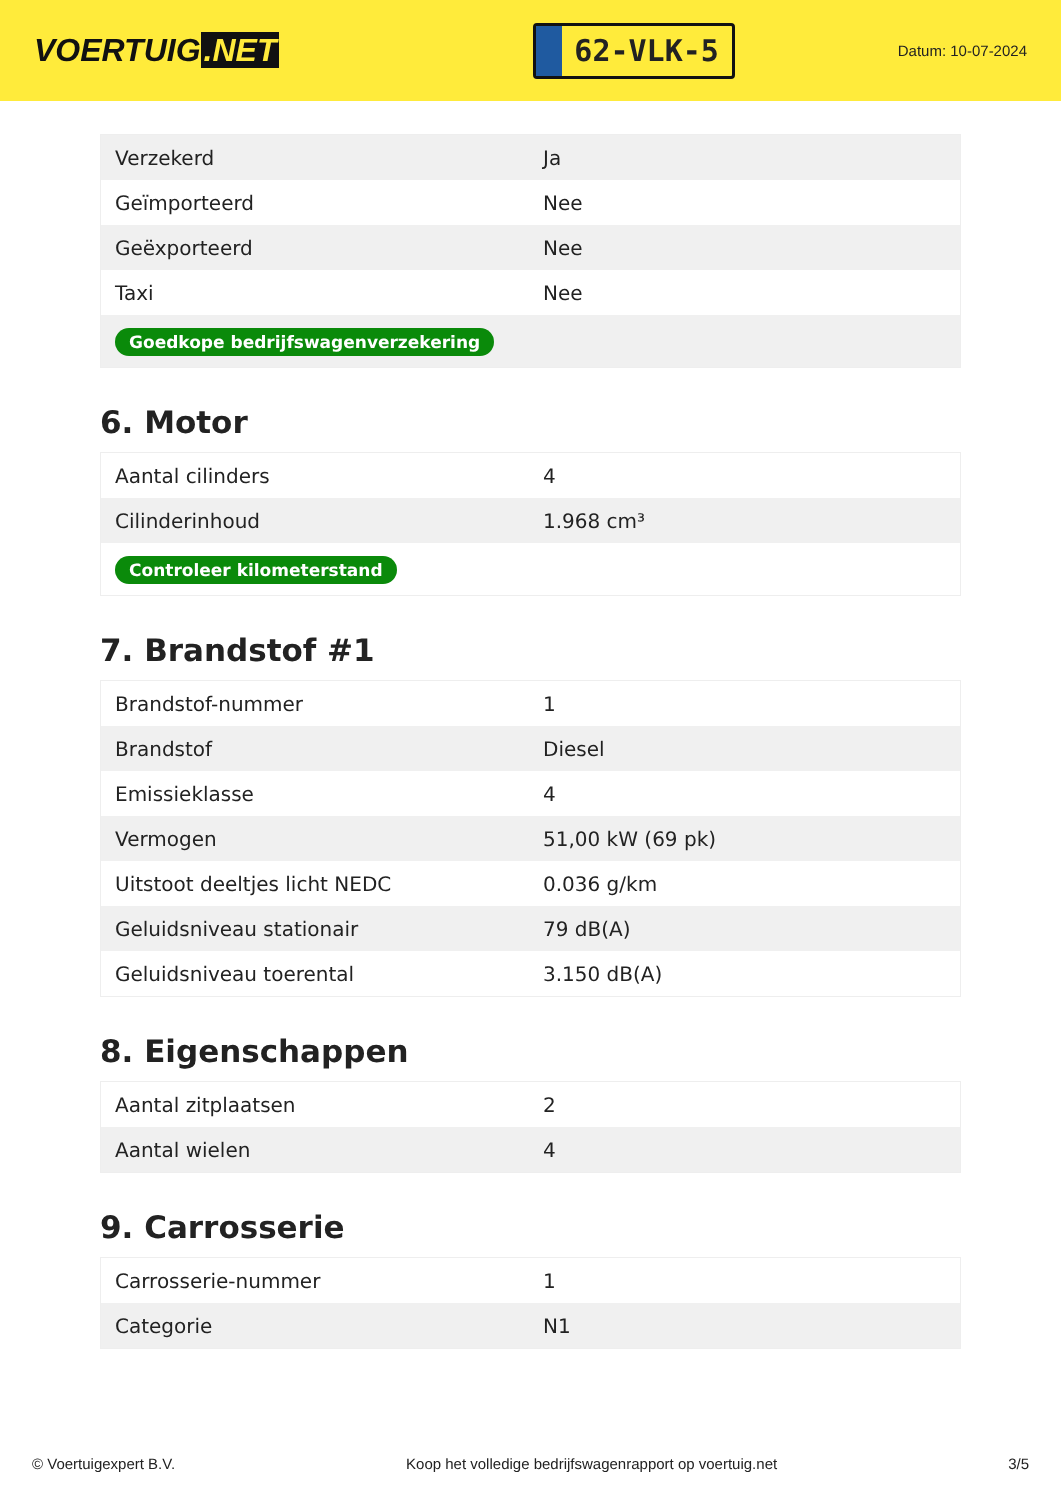VOERTUIG.NET
62-VLK-5
Datum: 10-07-2024
| Verzekerd | Ja |
| Geïmporteerd | Nee |
| Geëxporteerd | Nee |
| Taxi | Nee |
| Goedkope bedrijfswagenverzekering | |
6. Motor
| Aantal cilinders | 4 |
| Cilinderinhoud | 1.968 cm³ |
| Controleer kilometerstand | |
7. Brandstof #1
| Brandstof-nummer | 1 |
| Brandstof | Diesel |
| Emissieklasse | 4 |
| Vermogen | 51,00 kW (69 pk) |
| Uitstoot deeltjes licht NEDC | 0.036 g/km |
| Geluidsniveau stationair | 79 dB(A) |
| Geluidsniveau toerental | 3.150 dB(A) |
8. Eigenschappen
| Aantal zitplaatsen | 2 |
| Aantal wielen | 4 |
9. Carrosserie
| Carrosserie-nummer | 1 |
| Categorie | N1 |
© Voertuigexpert B.V. Koop het volledige bedrijfswagenrapport op voertuig.net 3/5